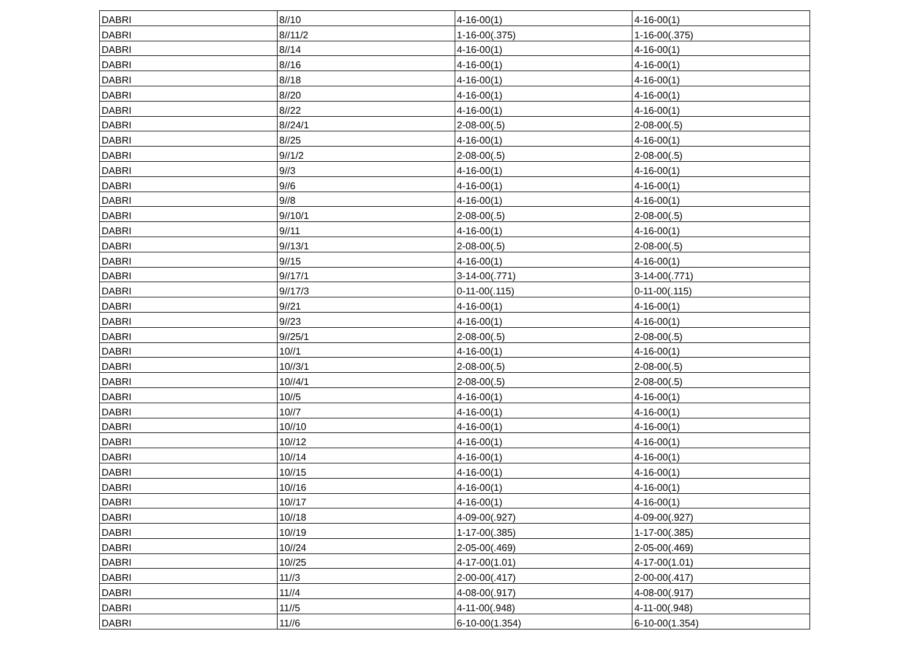| DABRI | 8//10 | 4-16-00(1) | 4-16-00(1) |
| DABRI | 8//11/2 | 1-16-00(.375) | 1-16-00(.375) |
| DABRI | 8//14 | 4-16-00(1) | 4-16-00(1) |
| DABRI | 8//16 | 4-16-00(1) | 4-16-00(1) |
| DABRI | 8//18 | 4-16-00(1) | 4-16-00(1) |
| DABRI | 8//20 | 4-16-00(1) | 4-16-00(1) |
| DABRI | 8//22 | 4-16-00(1) | 4-16-00(1) |
| DABRI | 8//24/1 | 2-08-00(.5) | 2-08-00(.5) |
| DABRI | 8//25 | 4-16-00(1) | 4-16-00(1) |
| DABRI | 9//1/2 | 2-08-00(.5) | 2-08-00(.5) |
| DABRI | 9//3 | 4-16-00(1) | 4-16-00(1) |
| DABRI | 9//6 | 4-16-00(1) | 4-16-00(1) |
| DABRI | 9//8 | 4-16-00(1) | 4-16-00(1) |
| DABRI | 9//10/1 | 2-08-00(.5) | 2-08-00(.5) |
| DABRI | 9//11 | 4-16-00(1) | 4-16-00(1) |
| DABRI | 9//13/1 | 2-08-00(.5) | 2-08-00(.5) |
| DABRI | 9//15 | 4-16-00(1) | 4-16-00(1) |
| DABRI | 9//17/1 | 3-14-00(.771) | 3-14-00(.771) |
| DABRI | 9//17/3 | 0-11-00(.115) | 0-11-00(.115) |
| DABRI | 9//21 | 4-16-00(1) | 4-16-00(1) |
| DABRI | 9//23 | 4-16-00(1) | 4-16-00(1) |
| DABRI | 9//25/1 | 2-08-00(.5) | 2-08-00(.5) |
| DABRI | 10//1 | 4-16-00(1) | 4-16-00(1) |
| DABRI | 10//3/1 | 2-08-00(.5) | 2-08-00(.5) |
| DABRI | 10//4/1 | 2-08-00(.5) | 2-08-00(.5) |
| DABRI | 10//5 | 4-16-00(1) | 4-16-00(1) |
| DABRI | 10//7 | 4-16-00(1) | 4-16-00(1) |
| DABRI | 10//10 | 4-16-00(1) | 4-16-00(1) |
| DABRI | 10//12 | 4-16-00(1) | 4-16-00(1) |
| DABRI | 10//14 | 4-16-00(1) | 4-16-00(1) |
| DABRI | 10//15 | 4-16-00(1) | 4-16-00(1) |
| DABRI | 10//16 | 4-16-00(1) | 4-16-00(1) |
| DABRI | 10//17 | 4-16-00(1) | 4-16-00(1) |
| DABRI | 10//18 | 4-09-00(.927) | 4-09-00(.927) |
| DABRI | 10//19 | 1-17-00(.385) | 1-17-00(.385) |
| DABRI | 10//24 | 2-05-00(.469) | 2-05-00(.469) |
| DABRI | 10//25 | 4-17-00(1.01) | 4-17-00(1.01) |
| DABRI | 11//3 | 2-00-00(.417) | 2-00-00(.417) |
| DABRI | 11//4 | 4-08-00(.917) | 4-08-00(.917) |
| DABRI | 11//5 | 4-11-00(.948) | 4-11-00(.948) |
| DABRI | 11//6 | 6-10-00(1.354) | 6-10-00(1.354) |